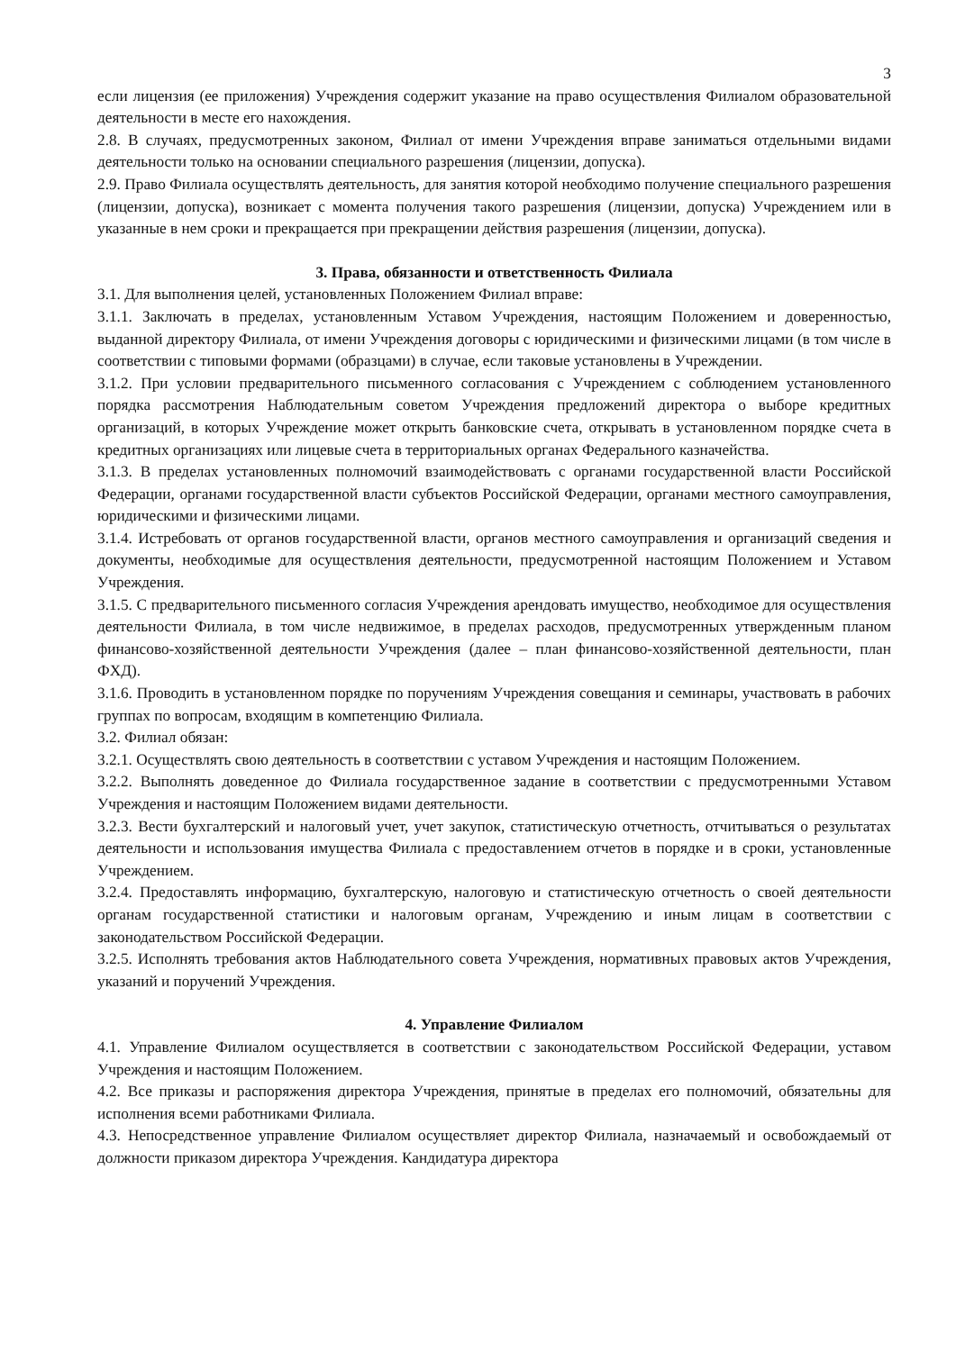3
если лицензия (ее приложения) Учреждения содержит указание на право осуществления Филиалом образовательной деятельности в месте его нахождения.
2.8. В случаях, предусмотренных законом, Филиал от имени Учреждения вправе заниматься отдельными видами деятельности только на основании специального разрешения (лицензии, допуска).
2.9. Право Филиала осуществлять деятельность, для занятия которой необходимо получение специального разрешения (лицензии, допуска), возникает с момента получения такого разрешения (лицензии, допуска) Учреждением или в указанные в нем сроки и прекращается при прекращении действия разрешения (лицензии, допуска).
3. Права, обязанности и ответственность Филиала
3.1. Для выполнения целей, установленных Положением Филиал вправе:
3.1.1. Заключать в пределах, установленным Уставом Учреждения, настоящим Положением и доверенностью, выданной директору Филиала, от имени Учреждения договоры с юридическими и физическими лицами (в том числе в соответствии с типовыми формами (образцами) в случае, если таковые установлены в Учреждении.
3.1.2. При условии предварительного письменного согласования с Учреждением с соблюдением установленного порядка рассмотрения Наблюдательным советом Учреждения предложений директора о выборе кредитных организаций, в которых Учреждение может открыть банковские счета, открывать в установленном порядке счета в кредитных организациях или лицевые счета в территориальных органах Федерального казначейства.
3.1.3. В пределах установленных полномочий взаимодействовать с органами государственной власти Российской Федерации, органами государственной власти субъектов Российской Федерации, органами местного самоуправления, юридическими и физическими лицами.
3.1.4. Истребовать от органов государственной власти, органов местного самоуправления и организаций сведения и документы, необходимые для осуществления деятельности, предусмотренной настоящим Положением и Уставом Учреждения.
3.1.5. С предварительного письменного согласия Учреждения арендовать имущество, необходимое для осуществления деятельности Филиала, в том числе недвижимое, в пределах расходов, предусмотренных утвержденным планом финансово-хозяйственной деятельности Учреждения (далее – план финансово-хозяйственной деятельности, план ФХД).
3.1.6. Проводить в установленном порядке по поручениям Учреждения совещания и семинары, участвовать в рабочих группах по вопросам, входящим в компетенцию Филиала.
3.2. Филиал обязан:
3.2.1. Осуществлять свою деятельность в соответствии с уставом Учреждения и настоящим Положением.
3.2.2. Выполнять доведенное до Филиала государственное задание в соответствии с предусмотренными Уставом Учреждения и настоящим Положением видами деятельности.
3.2.3. Вести бухгалтерский и налоговый учет, учет закупок, статистическую отчетность, отчитываться о результатах деятельности и использования имущества Филиала с предоставлением отчетов в порядке и в сроки, установленные Учреждением.
3.2.4. Предоставлять информацию, бухгалтерскую, налоговую и статистическую отчетность о своей деятельности органам государственной статистики и налоговым органам, Учреждению и иным лицам в соответствии с законодательством Российской Федерации.
3.2.5. Исполнять требования актов Наблюдательного совета Учреждения, нормативных правовых актов Учреждения, указаний и поручений Учреждения.
4. Управление Филиалом
4.1. Управление Филиалом осуществляется в соответствии с законодательством Российской Федерации, уставом Учреждения и настоящим Положением.
4.2. Все приказы и распоряжения директора Учреждения, принятые в пределах его полномочий, обязательны для исполнения всеми работниками Филиала.
4.3. Непосредственное управление Филиалом осуществляет директор Филиала, назначаемый и освобождаемый от должности приказом директора Учреждения. Кандидатура директора